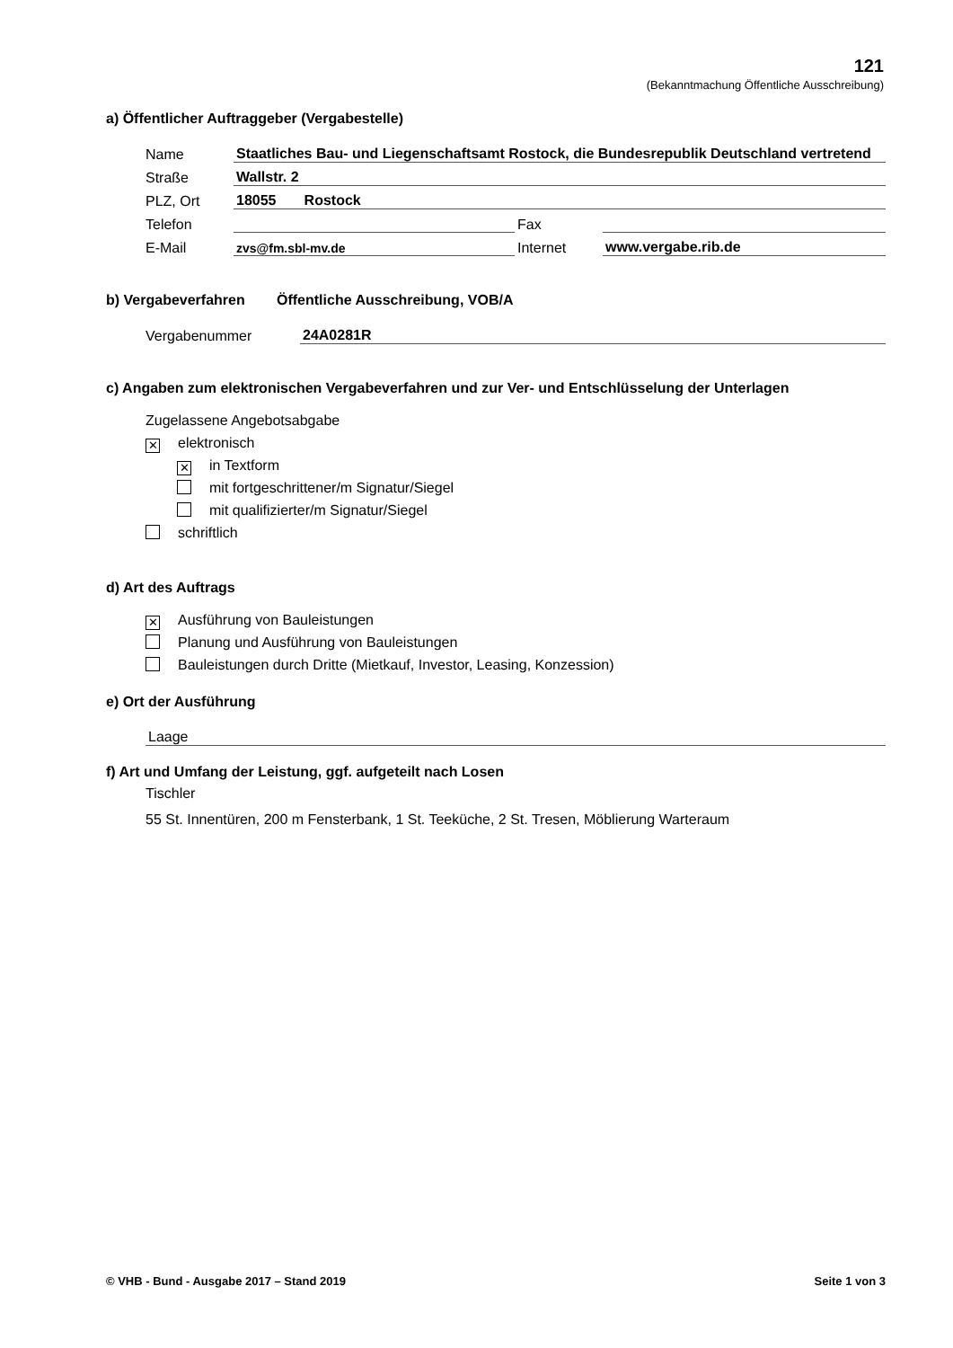121
(Bekanntmachung Öffentliche Ausschreibung)
a) Öffentlicher Auftraggeber (Vergabestelle)
Name Staatliches Bau- und Liegenschaftsamt Rostock, die Bundesrepublik Deutschland vertretend
Straße Wallstr. 2
PLZ, Ort 18055 Rostock
Telefon Fax
E-Mail zvs@fm.sbl-mv.de Internet www.vergabe.rib.de
b) Vergabeverfahren Öffentliche Ausschreibung, VOB/A
Vergabenummer 24A0281R
c) Angaben zum elektronischen Vergabeverfahren und zur Ver- und Entschlüsselung der Unterlagen
Zugelassene Angebotsabgabe
✕ elektronisch
✕ in Textform
mit fortgeschrittener/m Signatur/Siegel
mit qualifizierter/m Signatur/Siegel
schriftlich
d) Art des Auftrags
✕ Ausführung von Bauleistungen
Planung und Ausführung von Bauleistungen
Bauleistungen durch Dritte (Mietkauf, Investor, Leasing, Konzession)
e) Ort der Ausführung
Laage
f) Art und Umfang der Leistung, ggf. aufgeteilt nach Losen
Tischler
55 St. Innentüren, 200 m Fensterbank, 1 St. Teeküche, 2 St. Tresen, Möblierung Warteraum
© VHB - Bund - Ausgabe 2017 – Stand 2019 Seite 1 von 3